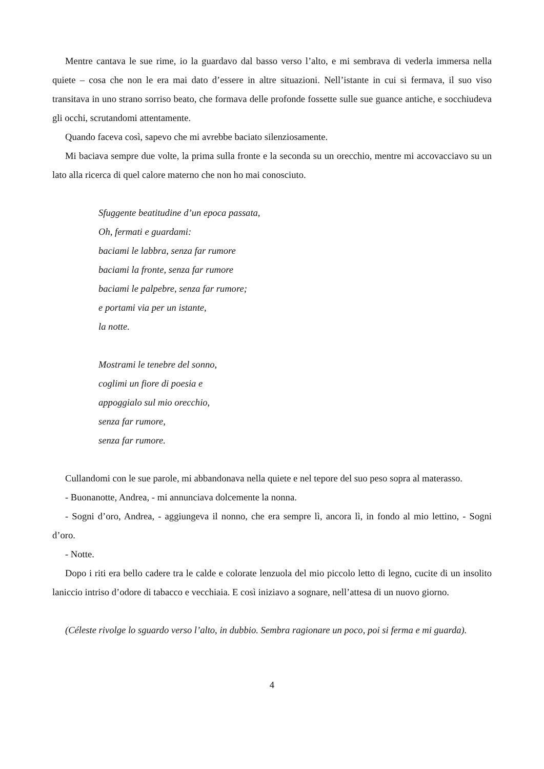Mentre cantava le sue rime, io la guardavo dal basso verso l’alto, e mi sembrava di vederla immersa nella quiete – cosa che non le era mai dato d’essere in altre situazioni. Nell’istante in cui si fermava, il suo viso transitava in uno strano sorriso beato, che formava delle profonde fossette sulle sue guance antiche, e socchiudeva gli occhi, scrutandomi attentamente.
Quando faceva così, sapevo che mi avrebbe baciato silenziosamente.
Mi baciava sempre due volte, la prima sulla fronte e la seconda su un orecchio, mentre mi accovacciavo su un lato alla ricerca di quel calore materno che non ho mai conosciuto.
Sfuggente beatitudine d’un epoca passata,
Oh, fermati e guardami:
baciami le labbra, senza far rumore
baciami la fronte, senza far rumore
baciami le palpebre, senza far rumore;
e portami via per un istante,
la notte.
Mostrami le tenebre del sonno,
coglimi un fiore di poesia e
appoggialo sul mio orecchio,
senza far rumore,
senza far rumore.
Cullandomi con le sue parole, mi abbandonava nella quiete e nel tepore del suo peso sopra al materasso.
- Buonanotte, Andrea, - mi annunciava dolcemente la nonna.
- Sogni d’oro, Andrea, - aggiungeva il nonno, che era sempre lì, ancora lì, in fondo al mio lettino, - Sogni d’oro.
- Notte.
Dopo i riti era bello cadere tra le calde e colorate lenzuola del mio piccolo letto di legno, cucite di un insolito laniccio intriso d’odore di tabacco e vecchiaia. E così iniziavo a sognare, nell’attesa di un nuovo giorno.
(Céleste rivolge lo sguardo verso l’alto, in dubbio. Sembra ragionare un poco, poi si ferma e mi guarda).
4